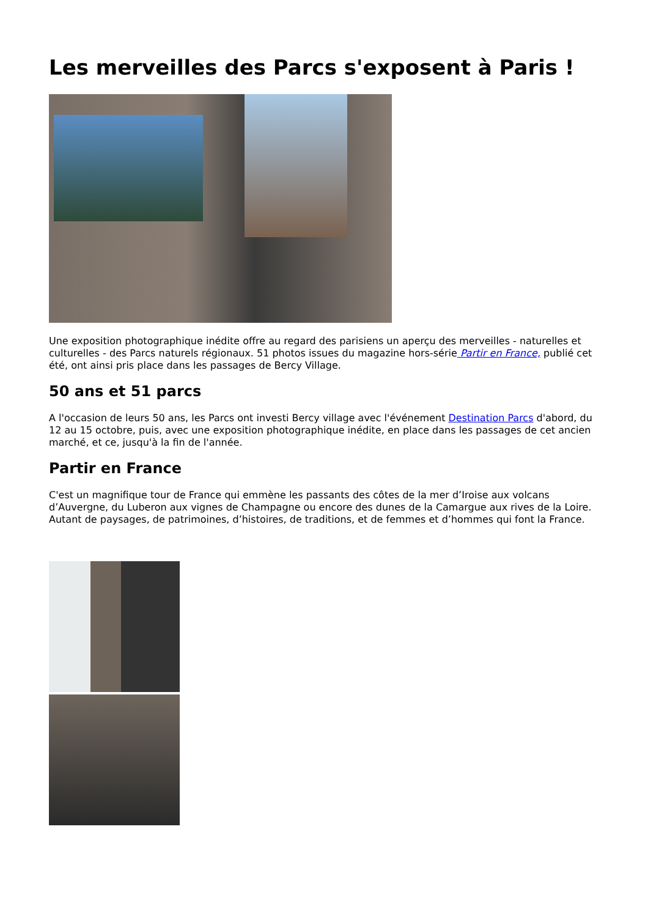Les merveilles des Parcs s'exposent à Paris !
Une exposition photographique inédite offre au regard des parisiens un aperçu des merveilles - naturelles et culturelles - des Parcs naturels régionaux. 51 photos issues du magazine hors-série Partir en France, publié cet été, ont ainsi pris place dans les passages de Bercy Village.
50 ans et 51 parcs
A l'occasion de leurs 50 ans, les Parcs ont investi Bercy village avec l'événement Destination Parcs d'abord, du 12 au 15 octobre, puis, avec une exposition photographique inédite, en place dans les passages de cet ancien marché, et ce, jusqu'à la fin de l'année.
Partir en France
C'est un magnifique tour de France qui emmène les passants des côtes de la mer d’Iroise aux volcans d’Auvergne, du Luberon aux vignes de Champagne ou encore des dunes de la Camargue aux rives de la Loire. Autant de paysages, de patrimoines, d’histoires, de traditions, et de femmes et d’hommes qui font la France.